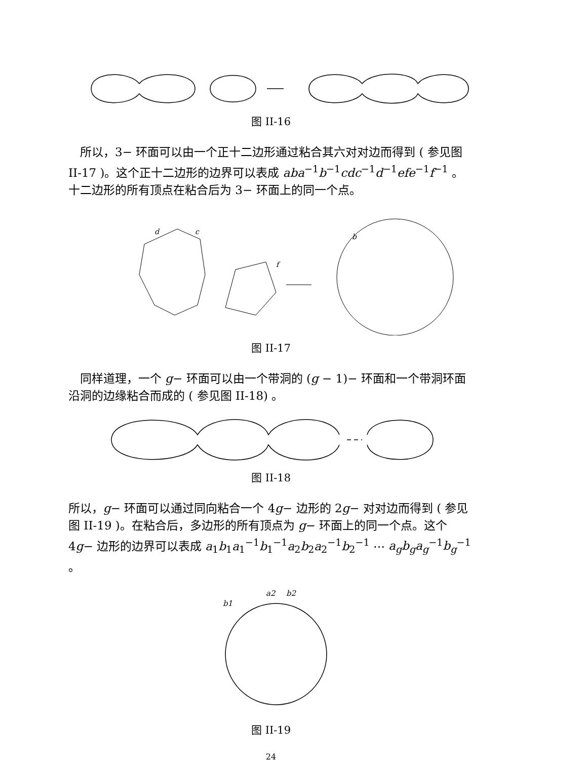图 II-16
　所以，3− 环面可以由一个正十二边形通过粘合其六对对边而得到 ( 参见图 II-17 )。这个正十二边形的边界可以表成 aba<sup>−1</sup>b<sup>−1</sup>cdc<sup>−1</sup>d<sup>−1</sup>efe<sup>−1</sup>f<sup>−1</sup> 。十二边形的所有顶点在粘合后为 3− 环面上的同一个点。
d
c
f
b
图 II-17
　同样道理，一个 g− 环面可以由一个带洞的 (g − 1)− 环面和一个带洞环面沿洞的边缘粘合而成的 ( 参见图 II-18) 。
图 II-18
所以，g− 环面可以通过同向粘合一个 4g− 边形的 2g− 对对边而得到 ( 参见图 II-19 )。在粘合后，多边形的所有顶点为 g− 环面上的同一个点。这个 4g− 边形的边界可以表成 a<sub>1</sub>b<sub>1</sub>a<sub>1</sub><sup>−1</sup>b<sub>1</sub><sup>−1</sup>a<sub>2</sub>b<sub>2</sub>a<sub>2</sub><sup>−1</sup>b<sub>2</sub><sup>−1</sup> ⋯ a<sub>g</sub>b<sub>g</sub>a<sub>g</sub><sup>−1</sup>b<sub>g</sub><sup>−1</sup> 。
a2
b2
b1
图 II-19
24